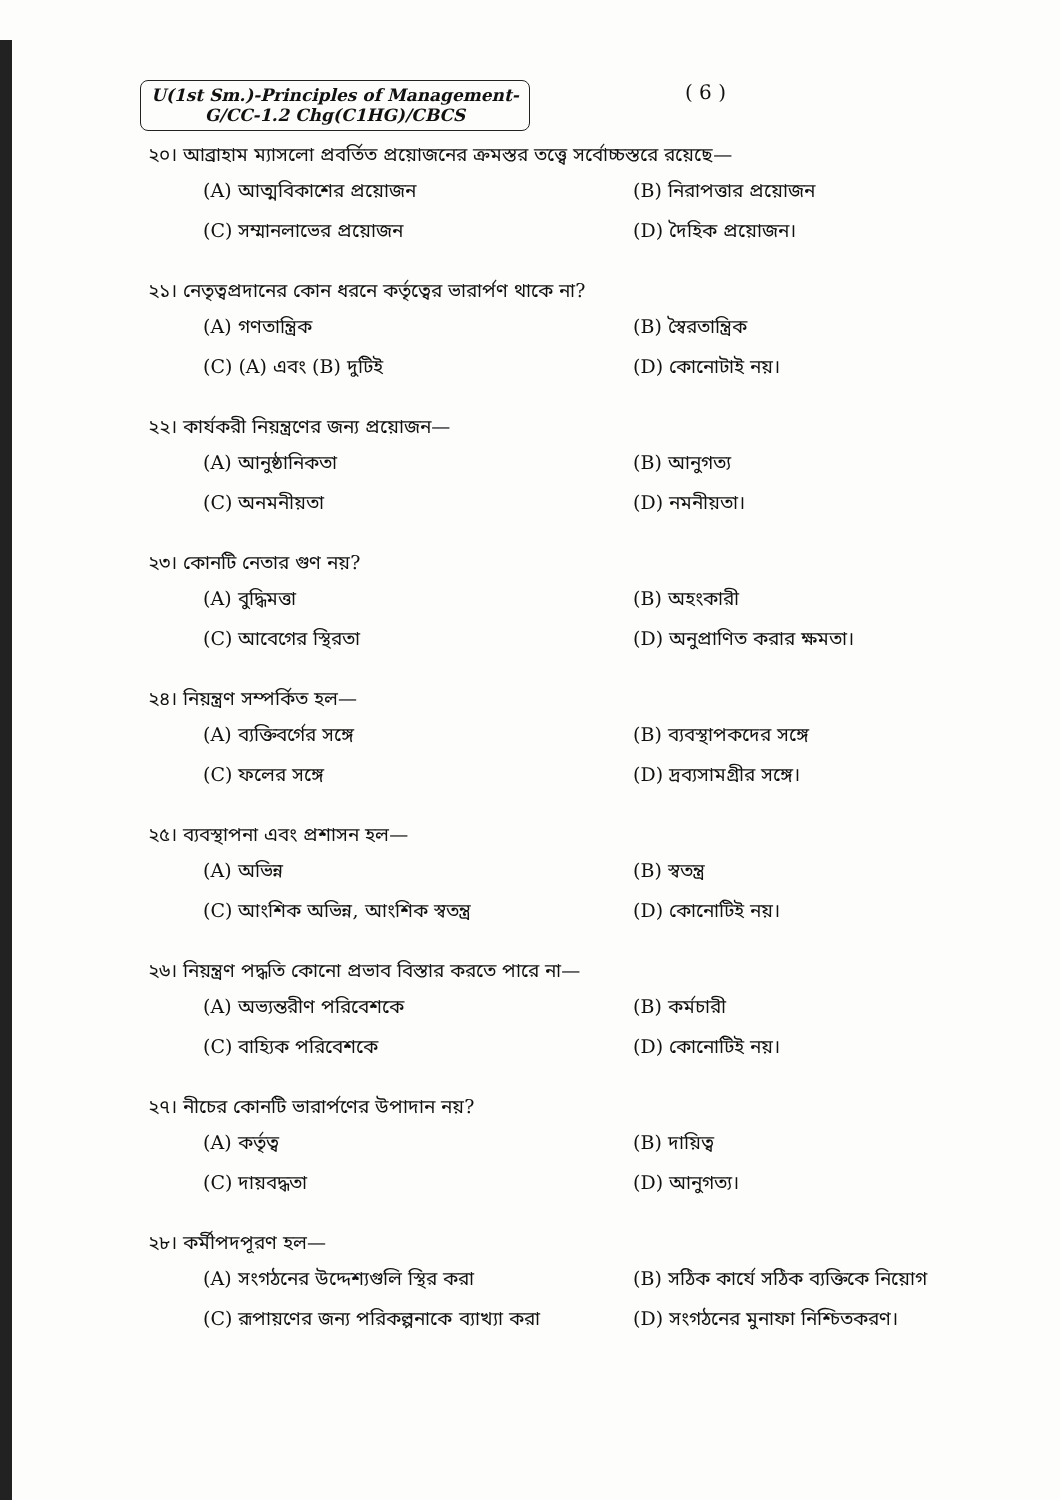U(1st Sm.)-Principles of Management-
G/CC-1.2 Chg(C1HG)/CBCS
( 6 )
২০। আব্রাহাম ম্যাসলো প্রবর্তিত প্রয়োজনের ক্রমস্তর তত্ত্বে সর্বোচ্চস্তরে রয়েছে—
(A) আত্মবিকাশের প্রয়োজন
(B) নিরাপত্তার প্রয়োজন
(C) সম্মানলাভের প্রয়োজন
(D) দৈহিক প্রয়োজন।
২১। নেতৃত্বপ্রদানের কোন ধরনে কর্তৃত্বের ভারার্পণ থাকে না?
(A) গণতান্ত্রিক
(B) স্বৈরতান্ত্রিক
(C) (A) এবং (B) দুটিই
(D) কোনোটাই নয়।
২২। কার্যকরী নিয়ন্ত্রণের জন্য প্রয়োজন—
(A) আনুষ্ঠানিকতা
(B) আনুগত্য
(C) অনমনীয়তা
(D) নমনীয়তা।
২৩। কোনটি নেতার গুণ নয়?
(A) বুদ্ধিমত্তা
(B) অহংকারী
(C) আবেগের স্থিরতা
(D) অনুপ্রাণিত করার ক্ষমতা।
২৪। নিয়ন্ত্রণ সম্পর্কিত হল—
(A) ব্যক্তিবর্গের সঙ্গে
(B) ব্যবস্থাপকদের সঙ্গে
(C) ফলের সঙ্গে
(D) দ্রব্যসামগ্রীর সঙ্গে।
২৫। ব্যবস্থাপনা এবং প্রশাসন হল—
(A) অভিন্ন
(B) স্বতন্ত্র
(C) আংশিক অভিন্ন, আংশিক স্বতন্ত্র
(D) কোনোটিই নয়।
২৬। নিয়ন্ত্রণ পদ্ধতি কোনো প্রভাব বিস্তার করতে পারে না—
(A) অভ্যন্তরীণ পরিবেশকে
(B) কর্মচারী
(C) বাহ্যিক পরিবেশকে
(D) কোনোটিই নয়।
২৭। নীচের কোনটি ভারার্পণের উপাদান নয়?
(A) কর্তৃত্ব
(B) দায়িত্ব
(C) দায়বদ্ধতা
(D) আনুগত্য।
২৮। কর্মীপদপূরণ হল—
(A) সংগঠনের উদ্দেশ্যগুলি স্থির করা
(B) সঠিক কার্যে সঠিক ব্যক্তিকে নিয়োগ
(C) রূপায়ণের জন্য পরিকল্পনাকে ব্যাখ্যা করা
(D) সংগঠনের মুনাফা নিশ্চিতকরণ।